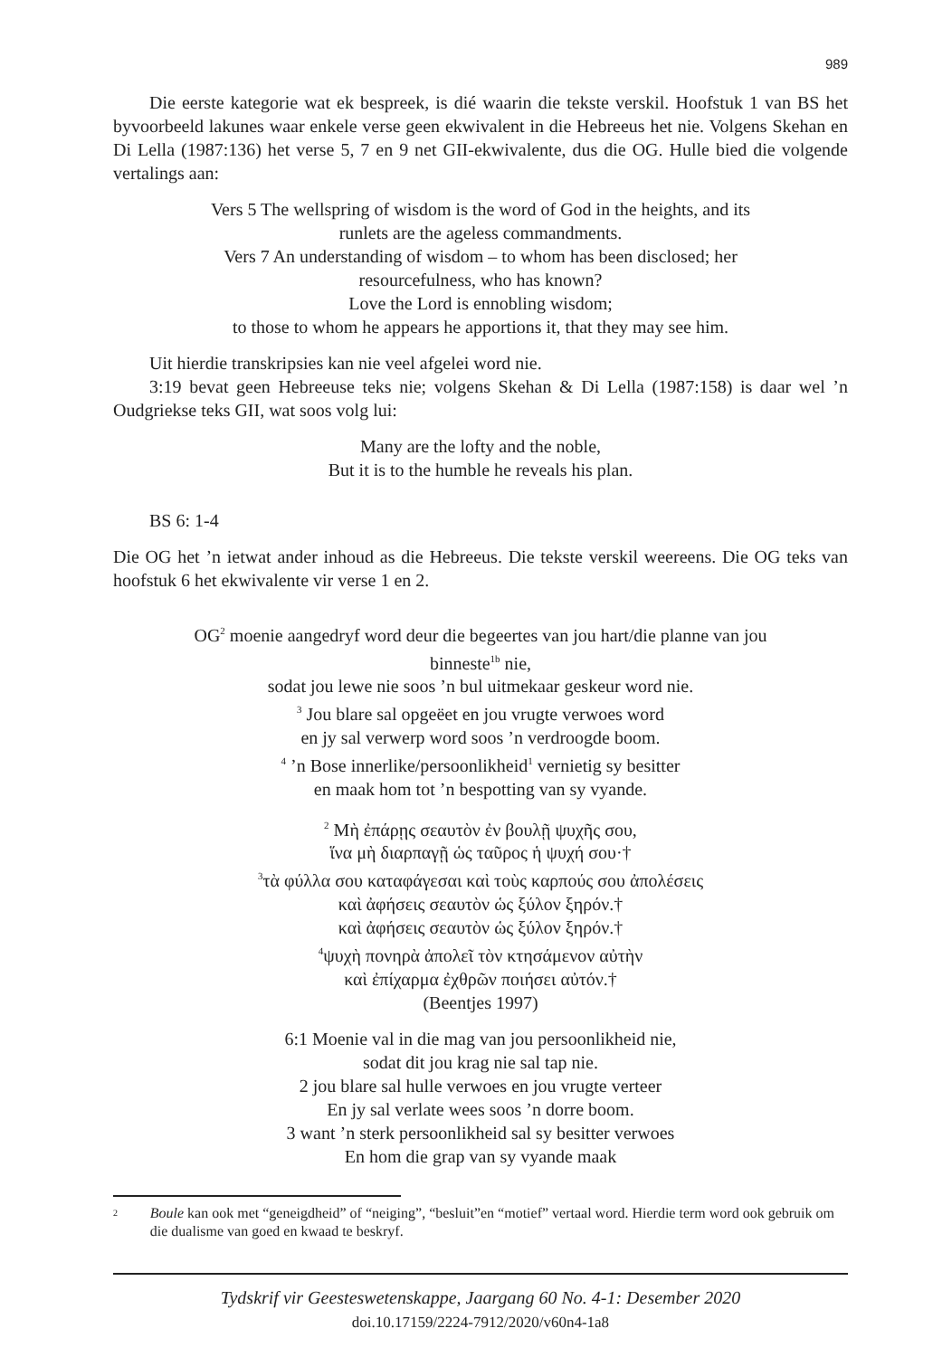989
Die eerste kategorie wat ek bespreek, is dié waarin die tekste verskil. Hoofstuk 1 van BS het byvoorbeeld lakunes waar enkele verse geen ekwivalent in die Hebreeus het nie. Volgens Skehan en Di Lella (1987:136) het verse 5, 7 en 9 net GII-ekwivalente, dus die OG. Hulle bied die volgende vertalings aan:
Vers 5 The wellspring of wisdom is the word of God in the heights, and its
runlets are the ageless commandments.
Vers 7 An understanding of wisdom – to whom has been disclosed; her
resourcefulness, who has known?
Love the Lord is ennobling wisdom;
to those to whom he appears he apportions it, that they may see him.
Uit hierdie transkripsies kan nie veel afgelei word nie.
3:19 bevat geen Hebreeuse teks nie; volgens Skehan & Di Lella (1987:158) is daar wel ’n Oudgriekse teks GII, wat soos volg lui:
Many are the lofty and the noble,
But it is to the humble he reveals his plan.
BS 6: 1-4
Die OG het ’n ietwat ander inhoud as die Hebreeus. Die tekste verskil weereens. Die OG teks van hoofstuk 6 het ekwivalente vir verse 1 en 2.
OG<sup>2</sup> moenie aangedryf word deur die begeertes van jou hart/die planne van jou
binneste<sup>1b</sup> nie,
sodat jou lewe nie soos ’n bul uitmekaar geskeur word nie.
<sup>3</sup> Jou blare sal opgeëet en jou vrugte verwoes word
en jy sal verwerp word soos ’n verdroogde boom.
<sup>4</sup> ’n Bose innerlike/persoonlikheid<sup>1</sup> vernietig sy besitter
en maak hom tot ’n bespotting van sy vyande.
<sup>2</sup> Μὴ ἐπάρῃς σεαυτὸν ἐν βουλῇ ψυχῆς σου,
ἵνα μὴ διαρπαγῇ ὡς ταῦρος ἡ ψυχή σου·†
<sup>3</sup> τὰ φύλλα σου καταφάγεσαι καὶ τοὺς καρπούς σου ἀπολέσεις
καὶ ἀφήσεις σεαυτὸν ὡς ξύλον ξηρόν.†
καὶ ἀφήσεις σεαυτὸν ὡς ξύλον ξηρόν.†
<sup>4</sup> ψυχὴ πονηρὰ ἀπολεῖ τὸν κτησάμενον αὐτὴν
καὶ ἐπίχαρμα ἐχθρῶν ποιήσει αὐτόν.†
(Beentjes 1997)
6:1 Moenie val in die mag van jou persoonlikheid nie,
sodat dit jou krag nie sal tap nie.
2 jou blare sal hulle verwoes en jou vrugte verteer
En jy sal verlate wees soos ’n dorre boom.
3 want ’n sterk persoonlikheid sal sy besitter verwoes
En hom die grap van sy vyande maak
2 Boule kan ook met “geneigdheid” of “neiging”, “besluit”en “motief” vertaal word. Hierdie term word ook gebruik om die dualisme van goed en kwaad te beskryf.
Tydskrif vir Geesteswetenskappe, Jaargang 60 No. 4-1: Desember 2020
doi.10.17159/2224-7912/2020/v60n4-1a8